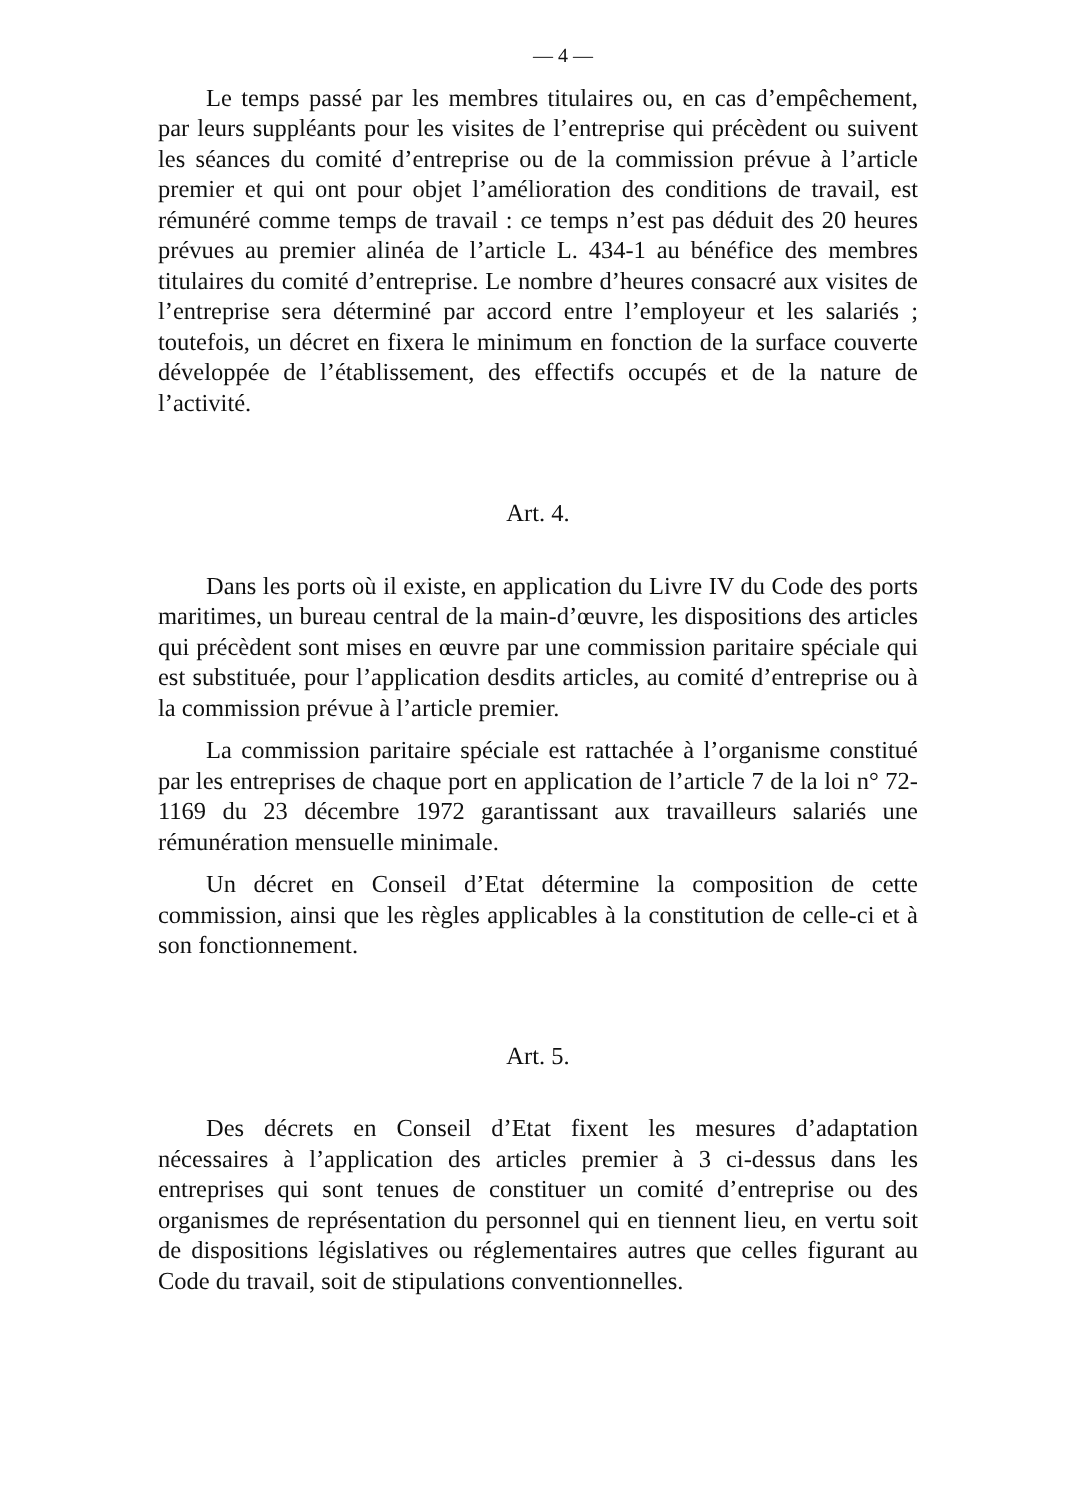— 4 —
Le temps passé par les membres titulaires ou, en cas d’empêchement, par leurs suppléants pour les visites de l’entreprise qui précèdent ou suivent les séances du comité d’entreprise ou de la commission prévue à l’article premier et qui ont pour objet l’amélioration des conditions de travail, est rémunéré comme temps de travail : ce temps n’est pas déduit des 20 heures prévues au premier alinéa de l’article L. 434-1 au bénéfice des membres titulaires du comité d’entreprise. Le nombre d’heures consacré aux visites de l’entreprise sera déterminé par accord entre l’employeur et les salariés ; toutefois, un décret en fixera le minimum en fonction de la surface couverte développée de l’établissement, des effectifs occupés et de la nature de l’activité.
Art. 4.
Dans les ports où il existe, en application du Livre IV du Code des ports maritimes, un bureau central de la main-d’œuvre, les dispositions des articles qui précèdent sont mises en œuvre par une commission paritaire spéciale qui est substituée, pour l’application desdits articles, au comité d’entreprise ou à la commission prévue à l’article premier.
La commission paritaire spéciale est rattachée à l’organisme constitué par les entreprises de chaque port en application de l’article 7 de la loi n° 72-1169 du 23 décembre 1972 garantissant aux travailleurs salariés une rémunération mensuelle minimale.
Un décret en Conseil d’Etat détermine la composition de cette commission, ainsi que les règles applicables à la constitution de celle-ci et à son fonctionnement.
Art. 5.
Des décrets en Conseil d’Etat fixent les mesures d’adaptation nécessaires à l’application des articles premier à 3 ci-dessus dans les entreprises qui sont tenues de constituer un comité d’entreprise ou des organismes de représentation du personnel qui en tiennent lieu, en vertu soit de dispositions législatives ou réglementaires autres que celles figurant au Code du travail, soit de stipulations conventionnelles.